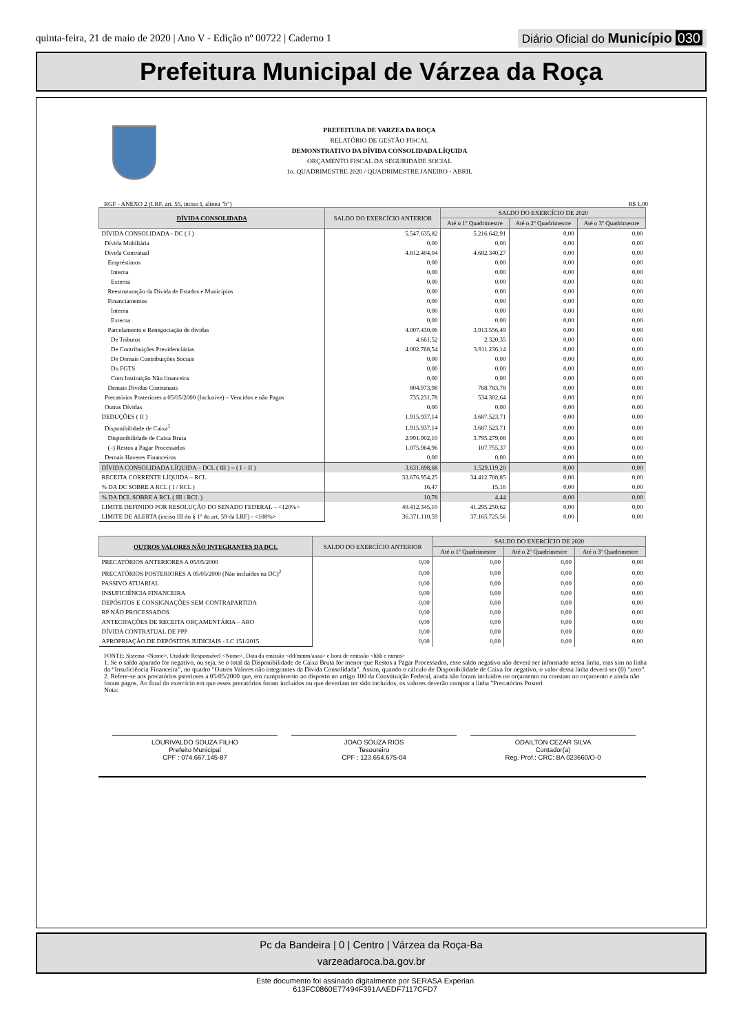quinta-feira, 21 de maio de 2020 | Ano V - Edição nº 00722 | Caderno 1
Diário Oficial do Município 030
Prefeitura Municipal de Várzea da Roça
PREFEITURA DE VARZEA DA ROÇA
RELATÓRIO DE GESTÃO FISCAL
DEMONSTRATIVO DA DÍVIDA CONSOLIDADA LÍQUIDA
ORÇAMENTO FISCAL DA SEGURIDADE SOCIAL
1o. QUADRIMESTRE 2020 / QUADRIMESTRE JANEIRO - ABRIL
RGF - ANEXO 2 (LRF, art. 55, inciso I, alínea "b") R$ 1,00
| DÍVIDA CONSOLIDADA | SALDO DO EXERCÍCIO ANTERIOR | SALDO DO EXERCÍCIO DE 2020 | | |
| --- | --- | --- | --- | --- |
| | | Até o 1º Quadrimestre | Até o 2º Quadrimestre | Até o 3º Quadrimestre |
| DÍVIDA CONSOLIDADA - DC ( I ) | 5.547.635,82 | 5.216.642,91 | 0,00 | 0,00 |
| Dívida Mobiliária | 0,00 | 0,00 | 0,00 | 0,00 |
| Dívida Contratual | 4.812.404,04 | 4.682.340,27 | 0,00 | 0,00 |
| Empréstimos | 0,00 | 0,00 | 0,00 | 0,00 |
| Interna | 0,00 | 0,00 | 0,00 | 0,00 |
| Externa | 0,00 | 0,00 | 0,00 | 0,00 |
| Reestruturação da Dívida de Estados e Municípios | 0,00 | 0,00 | 0,00 | 0,00 |
| Financiamentos | 0,00 | 0,00 | 0,00 | 0,00 |
| Interna | 0,00 | 0,00 | 0,00 | 0,00 |
| Externa | 0,00 | 0,00 | 0,00 | 0,00 |
| Parcelamento e Renegociação de dívidas | 4.007.430,06 | 3.913.556,49 | 0,00 | 0,00 |
| De Tributos | 4.661,52 | 2.320,35 | 0,00 | 0,00 |
| De Contribuições Previdenciárias | 4.002.768,54 | 3.911.236,14 | 0,00 | 0,00 |
| De Demais Contribuições Sociais | 0,00 | 0,00 | 0,00 | 0,00 |
| Do FGTS | 0,00 | 0,00 | 0,00 | 0,00 |
| Com Instituição Não financeira | 0,00 | 0,00 | 0,00 | 0,00 |
| Demais Dívidas Contratuais | 804.973,98 | 768.783,78 | 0,00 | 0,00 |
| Precatórios Posteriores a 05/05/2000 (Inclusive) – Vencidos e não Pagos | 735.231,78 | 534.302,64 | 0,00 | 0,00 |
| Outras Dívidas | 0,00 | 0,00 | 0,00 | 0,00 |
| DEDUÇÕES ( II ) | 1.915.937,14 | 3.687.523,71 | 0,00 | 0,00 |
| Disponibilidade de Caixa<sup>1</sup> | 1.915.937,14 | 3.687.523,71 | 0,00 | 0,00 |
| Disponibilidade de Caixa Bruta | 2.991.902,10 | 3.795.279,08 | 0,00 | 0,00 |
| (–) Restos a Pagar Processados | 1.075.964,96 | 107.755,37 | 0,00 | 0,00 |
| Demais Haveres Financeiros | 0,00 | 0,00 | 0,00 | 0,00 |
| DÍVIDA CONSOLIDADA LÍQUIDA – DCL ( III ) = ( I – II ) | 3.631.698,68 | 1.529.119,20 | 0,00 | 0,00 |
| RECEITA CORRENTE LÍQUIDA – RCL | 33.676.954,25 | 34.412.708,85 | 0,00 | 0,00 |
| % DA DC SOBRE A RCL ( I / RCL ) | 16,47 | 15,16 | 0,00 | 0,00 |
| % DA DCL SOBRE A RCL ( III / RCL ) | 10,78 | 4,44 | 0,00 | 0,00 |
| LIMITE DEFINIDO POR RESOLUÇÃO DO SENADO FEDERAL – <120%> | 40.412.345,10 | 41.295.250,62 | 0,00 | 0,00 |
| LIMITE DE ALERTA (inciso III do § 1º do art. 59 da LRF) - <108%> | 36.371.110,59 | 37.165.725,56 | 0,00 | 0,00 |
| OUTROS VALORES NÃO INTEGRANTES DA DC1. | SALDO DO EXERCÍCIO ANTERIOR | SALDO DO EXERCÍCIO DE 2020 | | |
| --- | --- | --- | --- | --- |
| | | Até o 1º Quadrimestre | Até o 2º Quadrimestre | Até o 3º Quadrimestre |
| PRECATÓRIOS ANTERIORES A 05/05/2000 | 0,00 | 0,00 | 0,00 | 0,00 |
| PRECATÓRIOS POSTERIORES A 05/05/2000 (Não incluídos na DC)<sup>2</sup> | 0,00 | 0,00 | 0,00 | 0,00 |
| PASSIVO ATUARIAL | 0,00 | 0,00 | 0,00 | 0,00 |
| INSUFICIÊNCIA FINANCEIRA | 0,00 | 0,00 | 0,00 | 0,00 |
| DEPÓSITOS E CONSIGNAÇÕES SEM CONTRAPARTIDA | 0,00 | 0,00 | 0,00 | 0,00 |
| RP NÃO PROCESSADOS | 0,00 | 0,00 | 0,00 | 0,00 |
| ANTECIPAÇÕES DE RECEITA ORÇAMENTÁRIA – ARO | 0,00 | 0,00 | 0,00 | 0,00 |
| DÍVIDA CONTRATUAL DE PPP | 0,00 | 0,00 | 0,00 | 0,00 |
| APROPRIAÇÃO DE DEPÓSITOS JUDICIAIS - LC 151/2015 | 0,00 | 0,00 | 0,00 | 0,00 |
FONTE: Sistema <Nome>, Unidade Responsável <Nome>, Data da emissão <dd/mmm/aaaa> e hora de emissão <hhh e mmm>
1. Se o saldo apurado for negativo, ou seja, se o total da Disponibilidade de Caixa Bruta for menor que Restos a Pagar Processados, esse saldo negativo não deverá ser informado nessa linha, mas sim na linha da “Insuficiência Financeira”, no quadro "Outros Valores não integrantes da Dívida Consolidada". Assim, quando o cálculo de Disponibilidade de Caixa for negativo, o valor dessa linha deverá ser (0) "zero".
2. Refere-se aos precatórios psteriores a 05/05/2000 que, em cumprimento ao disposto no artigo 100 da Constituição Federal, ainda não foram incluídos no orçamento ou constam no orçamento e ainda não foram pagos. Ao final do exercício em que esses precatórios foram incluídos ou que deveriam ter sido incluídos, os valores deverão compor a linha "Precatórios Posteri
Nota:
LOURIVALDO SOUZA FILHO
Prefeito Municipal
CPF : 074.667.145-87
JOAO SOUZA RIOS
Tesoureiro
CPF : 123.654.675-04
ODAILTON CEZAR SILVA
Contador(a)
Reg. Prof.: CRC: BA 023660/O-0
Pc da Bandeira | 0 | Centro | Várzea da Roça-Ba
varzeadaroca.ba.gov.br
Este documento foi assinado digitalmente por SERASA Experian
613FC0860E77494F391AAEDF7117CFD7